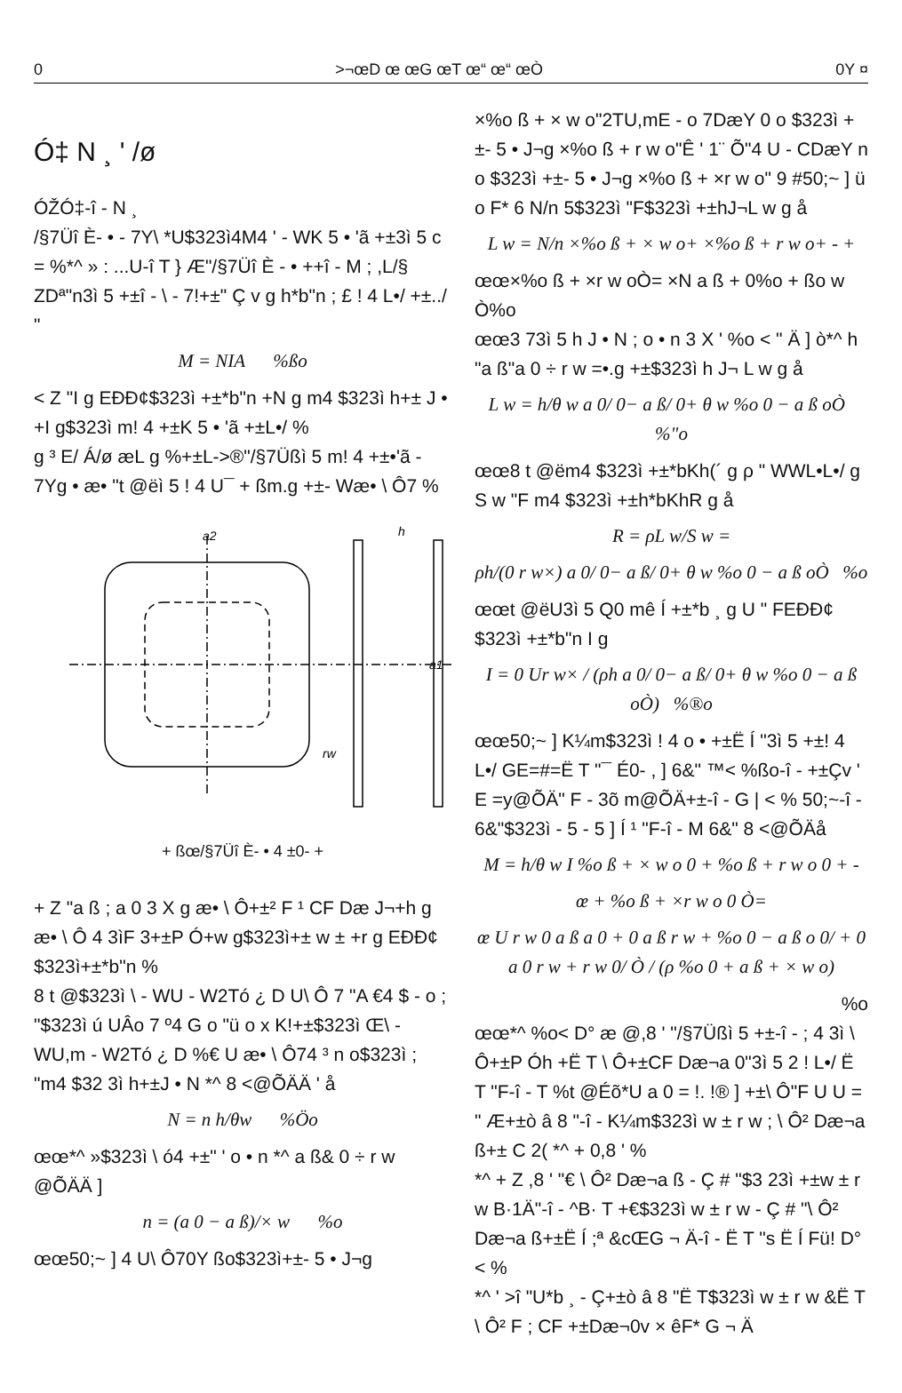0 >¬œD œ œG œT œ“ œ“ œÒ 0Y ¤
Ó‡ N ¸ ' /ø
ÓŽÓ‡-î - N ¸
/§7Üî È- • - 7Y\ *U$323ì4M4 ' - WK 5 • 'ã +±3ì 5 c = %*^ » : ...U-î T } Æ"/§7Üî È - • ++î - M ; ,L/§ ZDª"n3ì 5 +±î - \ - 7!+±" Ç v g h*b"n ; £ ! 4 L•/ +±../ "
M = NIA %ßo
< Z "I g EÐÐ¢$323ì +±*b"n +N g m4 $323ì h+± J • +I g$323ì m! 4 +±K 5 • 'ã +±L•/ %
g ³ E/ Á/ø æL g %+±L->®"/§7Üßì 5 m! 4 +±•'ã - 7Yg • æ• "t @ëì 5 ! 4 U¯ + ßm.g +±- Wæ• \ Ô7 %
a2
h
a1
rw
+ ßœ/§7Üî È- • 4 ±0- +
+ Z "a ß ; a 0 3 X g æ• \ Ô+±² F ¹ CF Dæ J¬+h g æ• \ Ô 4 3ìF 3+±P Ó+w g$323ì+± w ± +r g EÐÐ¢$323ì+±*b"n %
8 t @$323ì \ - WU - W2Tó ¿ D U\ Ô 7 "A €4 $ - o ; "$323ì ú UÂo 7 º4 G o "ü o x K!+±$323ì Œ\ - WU,m - W2Tó ¿ D %€ U æ• \ Ô74 ³ n o$323ì ; "m4 $32 3ì h+±J • N *^ 8 <@ÕÄÄ ' å
N = n h/θw %Öo
œœ*^ »$323ì \ ó4 +±" ' o • n *^ a ß& 0 ÷ r w @ÕÄÄ ]
n = (a 0 − a ß)/× w %o
œœ50;~ ] 4 U\ Ô70Y ßo$323ì+±- 5 • J¬g
×%o ß + × w o"2TU,mE - o 7DæY 0 o $323ì +±- 5 • J¬g ×%o ß + r w o"Ê ' 1¨ Õ"4 U - CDæY n o $323ì +±- 5 • J¬g ×%o ß + ×r w o" 9 #50;~ ] ü o F* 6 N/n 5$323ì "F$323ì +±hJ¬L w g å
L w = N/n ×%o ß + × w o+ ×%o ß + r w o+ - +
œœ×%o ß + ×r w oÒ= ×N a ß + 0%o + ßo w Ò%o
œœ3 73ì 5 h J • N ; o • n 3 X ' %o < " Ä ] ò*^ h "a ß"a 0 ÷ r w =•.g +±$323ì h J¬ L w g å
L w = h/θ w a 0/ 0− a ß/ 0+ θ w %o 0 − a ß oÒ %"o
œœ8 t @ëm4 $323ì +±*bKh(´ g ρ " WWL•L•/ g S w "F m4 $323ì +±h*bKhR g å
R = ρL w/S w =
ρh/(0 r w×) a 0/ 0− a ß/ 0+ θ w %o 0 − a ß oÒ %o
œœt @ëU3ì 5 Q0 mê Í +±*b ¸ g U " FEÐÐ¢$323ì +±*b"n I g
I = 0 Ur w× / (ρh a 0/ 0− a ß/ 0+ θ w %o 0 − a ß oÒ) %®o
œœ50;~ ] K¼m$323ì ! 4 o • +±Ë Í "3ì 5 +±! 4 L•/ GE=#=Ë T "¯ É0- , ] 6&" ™< %ßo-î - +±Çv ' E =y@ÕÄ" F - 3õ m@ÕÄ+±-î - G | < % 50;~-î - 6&"$323ì - 5 - 5 ] Í ¹ "F-î - M 6&" 8 <@ÕÄå
M = h/θ w I %o ß + × w o 0 + %o ß + r w o 0 + -
œ + %o ß + ×r w o 0 Ò=
œ U r w 0 a ß a 0 + 0 a ß r w + %o 0 − a ß o 0/ + 0 a 0 r w + r w 0/ Ò / (ρ %o 0 + a ß + × w o)
%o
œœ*^ %o< D° æ @,8 ' "/§7Üßì 5 +±-î - ; 4 3ì \ Ô+±P Óh +Ë T \ Ô+±CF Dæ¬a 0"3ì 5 2 ! L•/ Ë T "F-î - T %t @Éõ*U a 0 = !. !® ] +±\ Ô"F U U = " Æ+±ò â 8 "-î - K¼m$323ì w ± r w ; \ Ô² Dæ¬a ß+± C 2( *^ + 0,8 ' %
*^ + Z ,8 ' "€ \ Ô² Dæ¬a ß - Ç # "$3 23ì +±w ± r w B·1Ä"-î - ^B· T +€$323ì w ± r w - Ç # "\ Ô² Dæ¬a ß+±Ë Í ;ª &cŒG ¬ Ä-î - Ë T "s Ë Í Fü! D° < %
*^ ' >î "U*b ¸ - Ç+±ò â 8 "Ë T$323ì w ± r w &Ë T \ Ô² F ; CF +±Dæ¬0v × êF* G ¬ Ä